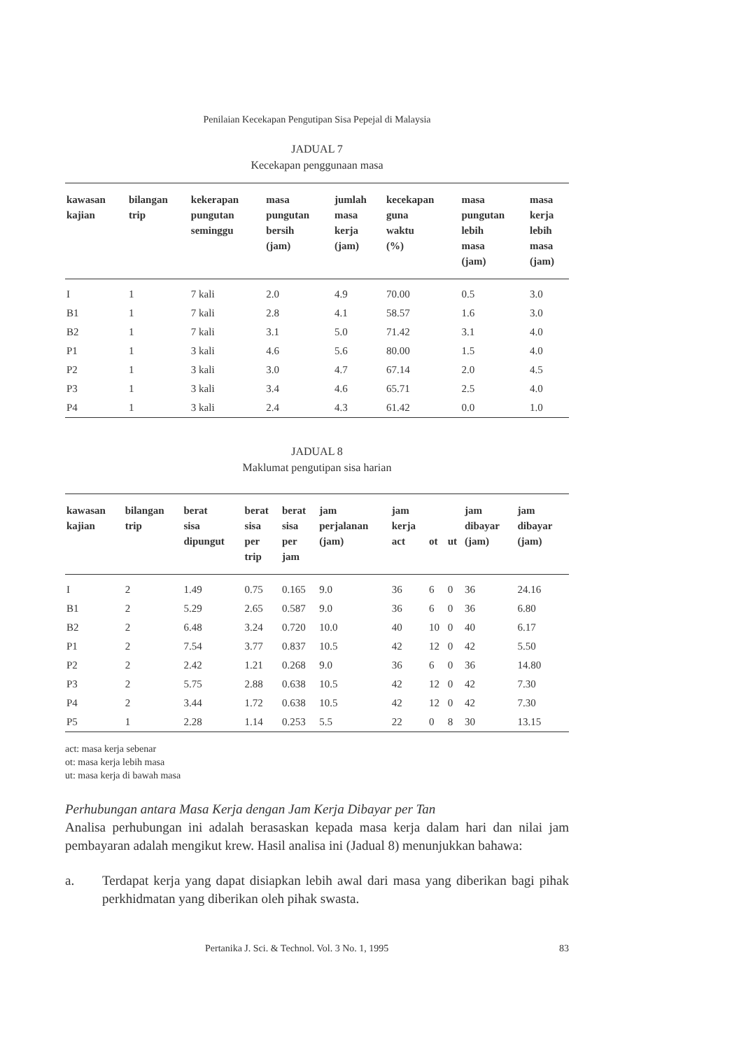Penilaian Kecekapan Pengutipan Sisa Pepejal di Malaysia
JADUAL 7
Kecekapan penggunaan masa
| kawasan kajian | bilangan trip | kekerapan pungutan seminggu | masa pungutan bersih (jam) | jumlah masa kerja (jam) | kecekapan guna waktu (%) | masa pungutan lebih masa (jam) | masa kerja lebih masa (jam) |
| --- | --- | --- | --- | --- | --- | --- | --- |
| I | 1 | 7 kali | 2.0 | 4.9 | 70.00 | 0.5 | 3.0 |
| B1 | 1 | 7 kali | 2.8 | 4.1 | 58.57 | 1.6 | 3.0 |
| B2 | 1 | 7 kali | 3.1 | 5.0 | 71.42 | 3.1 | 4.0 |
| P1 | 1 | 3 kali | 4.6 | 5.6 | 80.00 | 1.5 | 4.0 |
| P2 | 1 | 3 kali | 3.0 | 4.7 | 67.14 | 2.0 | 4.5 |
| P3 | 1 | 3 kali | 3.4 | 4.6 | 65.71 | 2.5 | 4.0 |
| P4 | 1 | 3 kali | 2.4 | 4.3 | 61.42 | 0.0 | 1.0 |
JADUAL 8
Maklumat pengutipan sisa harian
| kawasan kajian | bilangan trip | berat sisa dipungut | berat sisa per trip | berat sisa per jam | jam perjalanan (jam) | jam kerja act | ot | ut | jam dibayar (jam) | jam dibayar (jam) |
| --- | --- | --- | --- | --- | --- | --- | --- | --- | --- | --- |
| I | 2 | 1.49 | 0.75 | 0.165 | 9.0 | 36 | 6 | 0 | 36 | 24.16 |
| B1 | 2 | 5.29 | 2.65 | 0.587 | 9.0 | 36 | 6 | 0 | 36 | 6.80 |
| B2 | 2 | 6.48 | 3.24 | 0.720 | 10.0 | 40 | 10 | 0 | 40 | 6.17 |
| P1 | 2 | 7.54 | 3.77 | 0.837 | 10.5 | 42 | 12 | 0 | 42 | 5.50 |
| P2 | 2 | 2.42 | 1.21 | 0.268 | 9.0 | 36 | 6 | 0 | 36 | 14.80 |
| P3 | 2 | 5.75 | 2.88 | 0.638 | 10.5 | 42 | 12 | 0 | 42 | 7.30 |
| P4 | 2 | 3.44 | 1.72 | 0.638 | 10.5 | 42 | 12 | 0 | 42 | 7.30 |
| P5 | 1 | 2.28 | 1.14 | 0.253 | 5.5 | 22 | 0 | 8 | 30 | 13.15 |
act: masa kerja sebenar
ot: masa kerja lebih masa
ut: masa kerja di bawah masa
Perhubungan antara Masa Kerja dengan Jam Kerja Dibayar per Tan
Analisa perhubungan ini adalah berasaskan kepada masa kerja dalam hari dan nilai jam pembayaran adalah mengikut krew. Hasil analisa ini (Jadual 8) menunjukkan bahawa:
a. Terdapat kerja yang dapat disiapkan lebih awal dari masa yang diberikan bagi pihak perkhidmatan yang diberikan oleh pihak swasta.
Pertanika J. Sci. & Technol. Vol. 3 No. 1, 1995 83